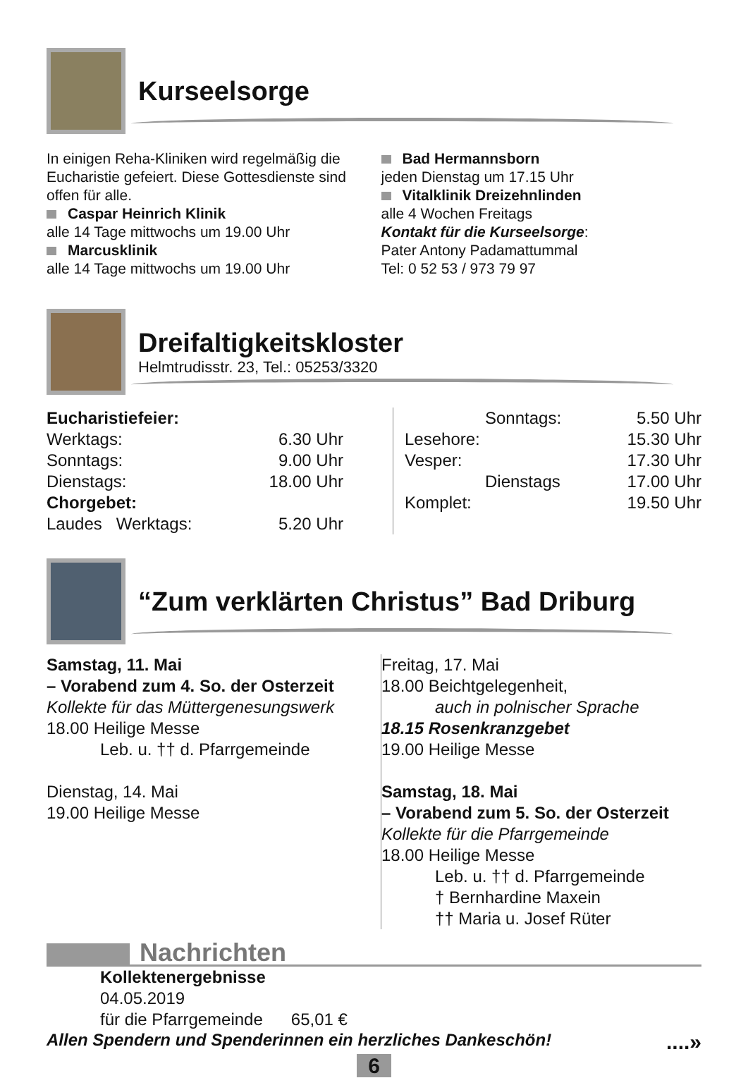Kurseelsorge
In einigen Reha-Kliniken wird regelmäßig die Eucharistie gefeiert. Diese Gottesdienste sind offen für alle.
Caspar Heinrich Klinik
alle 14 Tage mittwochs um 19.00 Uhr
Marcusklinik
alle 14 Tage mittwochs um 19.00 Uhr
Bad Hermannsborn
jeden Dienstag um 17.15 Uhr
Vitalklinik Dreizehnlinden
alle 4 Wochen Freitags
Kontakt für die Kurseelsorge:
Pater Antony Padamattummal
Tel: 0 52 53 / 973 79 97
Dreifaltigkeitskloster
Helmtrudisstr. 23, Tel.: 05253/3320
| Eucharistiefeier: | |
| Werktags: | 6.30 Uhr |
| Sonntags: | 9.00 Uhr |
| Dienstags: | 18.00 Uhr |
| Chorgebet: | |
| Laudes Werktags: | 5.20 Uhr |
| Sonntags: | 5.50 Uhr |
| Lesehore: | 15.30 Uhr |
| Vesper: | 17.30 Uhr |
| Dienstags | 17.00 Uhr |
| Komplet: | 19.50 Uhr |
“Zum verklärten Christus” Bad Driburg
Samstag, 11. Mai
– Vorabend zum 4. So. der Osterzeit
Kollekte für das Müttergenesungswerk
18.00 Heilige Messe
Leb. u. †† d. Pfarrgemeinde
Dienstag, 14. Mai
19.00 Heilige Messe
Freitag, 17. Mai
18.00 Beichtgelegenheit,
auch in polnischer Sprache
18.15 Rosenkranzgebet
19.00 Heilige Messe
Samstag, 18. Mai
– Vorabend zum 5. So. der Osterzeit
Kollekte für die Pfarrgemeinde
18.00 Heilige Messe
Leb. u. †† d. Pfarrgemeinde
† Bernhardine Maxein
†† Maria u. Josef Rüter
Nachrichten
Kollektenergebnisse
04.05.2019
für die Pfarrgemeinde 65,01 €
Allen Spendern und Spenderinnen ein herzliches Dankeschön!....»
6